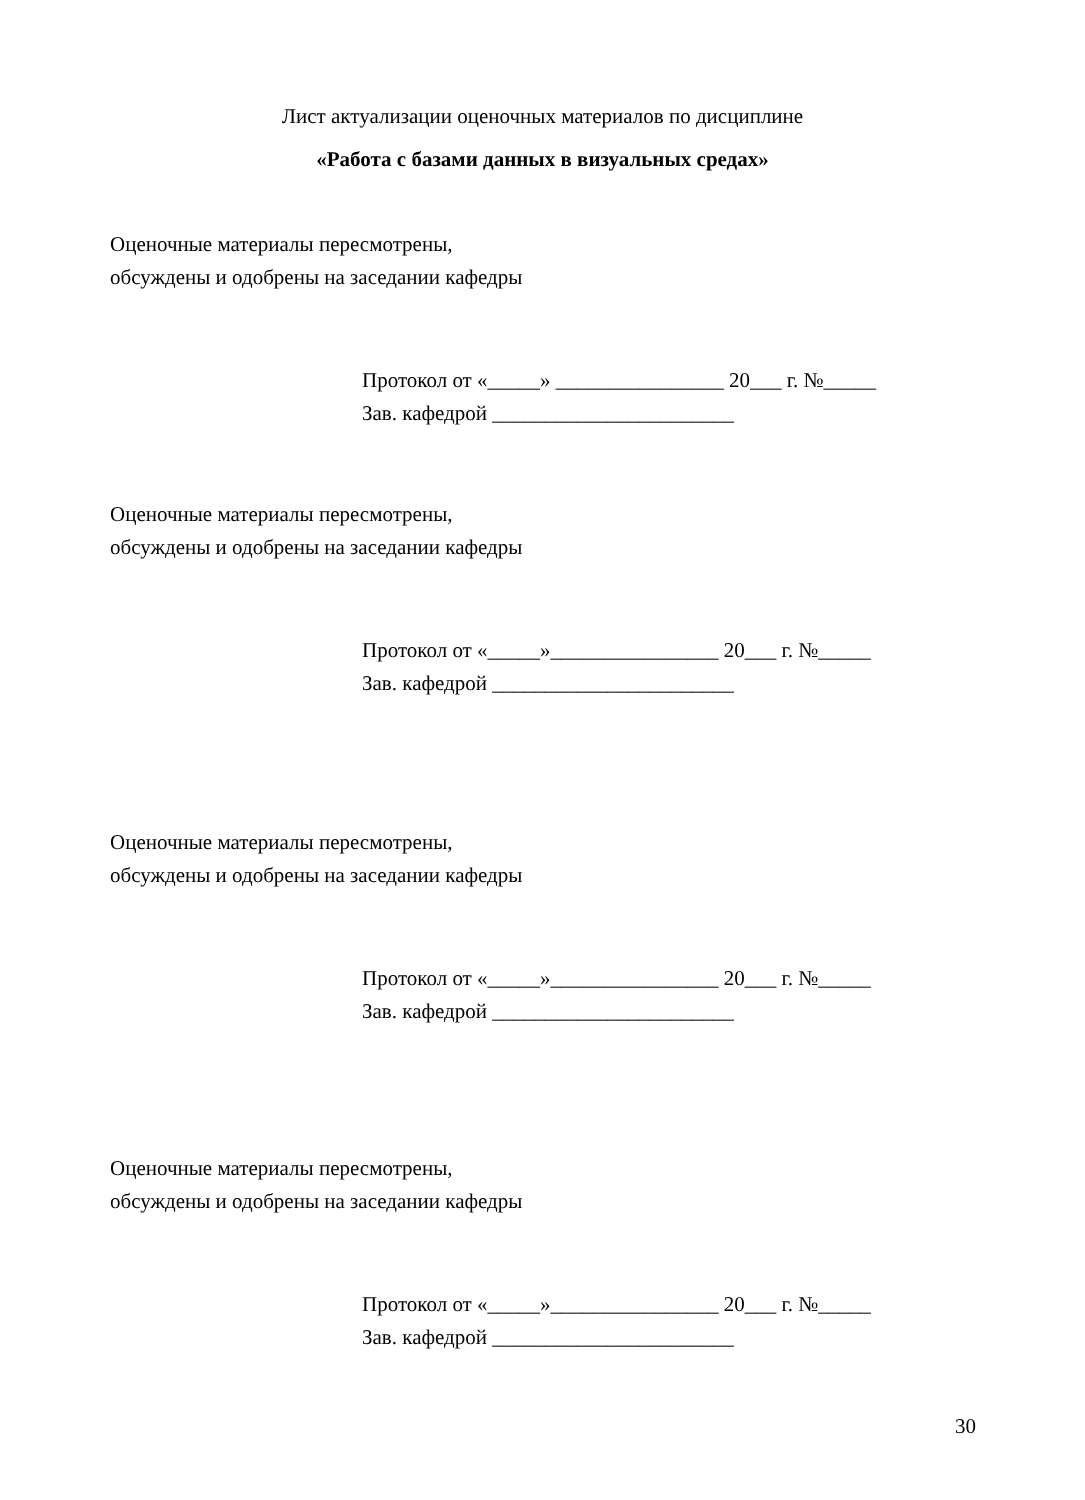Лист актуализации оценочных материалов по дисциплине
«Работа с базами данных в визуальных средах»
Оценочные материалы пересмотрены,
обсуждены и одобрены на заседании кафедры
Протокол от «_____» ________________ 20___ г. №_____ Зав. кафедрой _______________________
Оценочные материалы пересмотрены,
обсуждены и одобрены на заседании кафедры
Протокол от «_____»________________ 20___ г. №_____ Зав. кафедрой _______________________
Оценочные материалы пересмотрены,
обсуждены и одобрены на заседании кафедры
Протокол от «_____»________________ 20___ г. №_____ Зав. кафедрой _______________________
Оценочные материалы пересмотрены,
обсуждены и одобрены на заседании кафедры
Протокол от «_____»________________ 20___ г. №_____ Зав. кафедрой _______________________
30